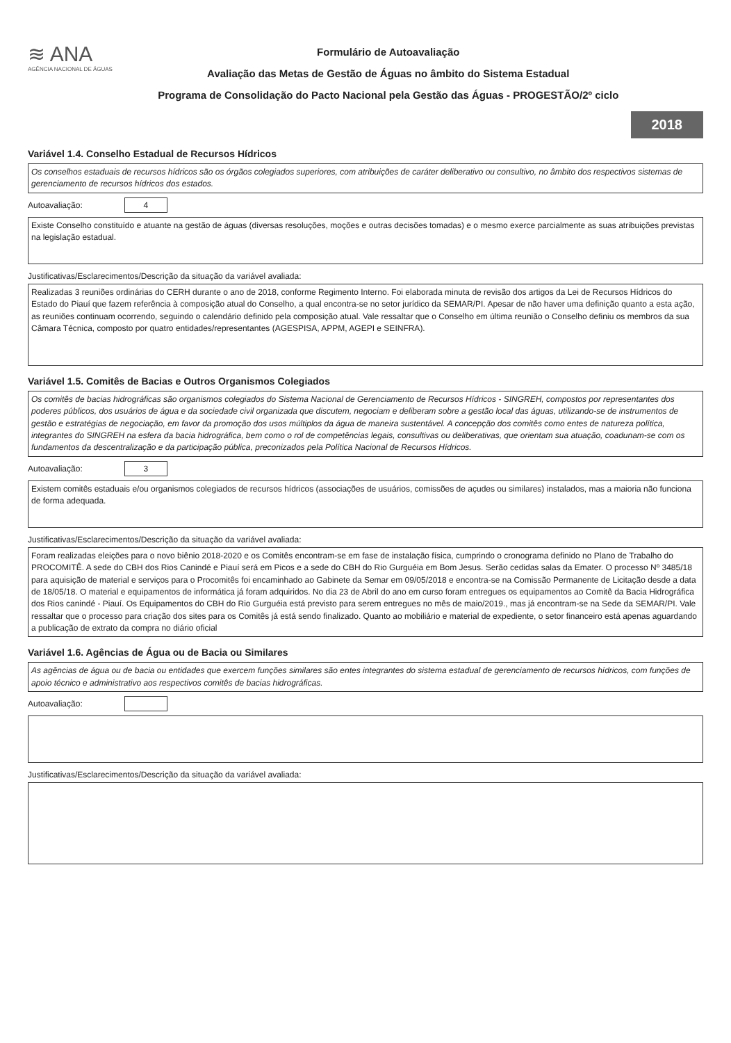≋ ANA
AGÊNCIA NACIONAL DE ÁGUAS
Formulário de Autoavaliação
Avaliação das Metas de Gestão de Águas no âmbito do Sistema Estadual
Programa de Consolidação do Pacto Nacional pela Gestão das Águas - PROGESTÃO/2º ciclo
2018
Variável 1.4. Conselho Estadual de Recursos Hídricos
Os conselhos estaduais de recursos hídricos são os órgãos colegiados superiores, com atribuições de caráter deliberativo ou consultivo, no âmbito dos respectivos sistemas de gerenciamento de recursos hídricos dos estados.
Autoavaliação:
4
Existe Conselho constituído e atuante na gestão de águas (diversas resoluções, moções e outras decisões tomadas) e o mesmo exerce parcialmente as suas atribuições previstas na legislação estadual.
Justificativas/Esclarecimentos/Descrição da situação da variável avaliada:
Realizadas 3 reuniões ordinárias do CERH durante o ano de 2018, conforme Regimento Interno. Foi elaborada minuta de revisão dos artigos da Lei de Recursos Hídricos do Estado do Piauí que fazem referência à composição atual do Conselho, a qual encontra-se no setor jurídico da SEMAR/PI. Apesar de não haver uma definição quanto a esta ação, as reuniões continuam ocorrendo, seguindo o calendário definido pela composição atual. Vale ressaltar que o Conselho em última reunião o Conselho definiu os membros da sua Câmara Técnica, composto por quatro entidades/representantes (AGESPISA, APPM, AGEPI e SEINFRA).
Variável 1.5. Comitês de Bacias e Outros Organismos Colegiados
Os comitês de bacias hidrográficas são organismos colegiados do Sistema Nacional de Gerenciamento de Recursos Hídricos - SINGREH, compostos por representantes dos poderes públicos, dos usuários de água e da sociedade civil organizada que discutem, negociam e deliberam sobre a gestão local das águas, utilizando-se de instrumentos de gestão e estratégias de negociação, em favor da promoção dos usos múltiplos da água de maneira sustentável. A concepção dos comitês como entes de natureza política, integrantes do SINGREH na esfera da bacia hidrográfica, bem como o rol de competências legais, consultivas ou deliberativas, que orientam sua atuação, coadunam-se com os fundamentos da descentralização e da participação pública, preconizados pela Política Nacional de Recursos Hídricos.
Autoavaliação:
3
Existem comitês estaduais e/ou organismos colegiados de recursos hídricos (associações de usuários, comissões de açudes ou similares) instalados, mas a maioria não funciona de forma adequada.
Justificativas/Esclarecimentos/Descrição da situação da variável avaliada:
Foram realizadas eleições para o novo biênio 2018-2020 e os Comitês encontram-se em fase de instalação física, cumprindo o cronograma definido no Plano de Trabalho do PROCOMITÊ. A sede do CBH dos Rios Canindé e Piauí será em Picos e a sede do CBH do Rio Gurguéia em Bom Jesus. Serão cedidas salas da Emater. O processo Nº 3485/18 para aquisição de material e serviços para o Procomitês foi encaminhado ao Gabinete da Semar em 09/05/2018 e encontra-se na Comissão Permanente de Licitação desde a data de 18/05/18. O material e equipamentos de informática já foram adquiridos. No dia 23 de Abril do ano em curso foram entregues os equipamentos ao Comitê da Bacia Hidrográfica dos Rios canindé - Piauí. Os Equipamentos do CBH do Rio Gurguéia está previsto para serem entregues no mês de maio/2019., mas já encontram-se na Sede da SEMAR/PI. Vale ressaltar que o processo para criação dos sites para os Comitês já está sendo finalizado. Quanto ao mobiliário e material de expediente, o setor financeiro está apenas aguardando a publicação de extrato da compra no diário oficial
Variável 1.6. Agências de Água ou de Bacia ou Similares
As agências de água ou de bacia ou entidades que exercem funções similares são entes integrantes do sistema estadual de gerenciamento de recursos hídricos, com funções de apoio técnico e administrativo aos respectivos comitês de bacias hidrográficas.
Autoavaliação:
Justificativas/Esclarecimentos/Descrição da situação da variável avaliada: